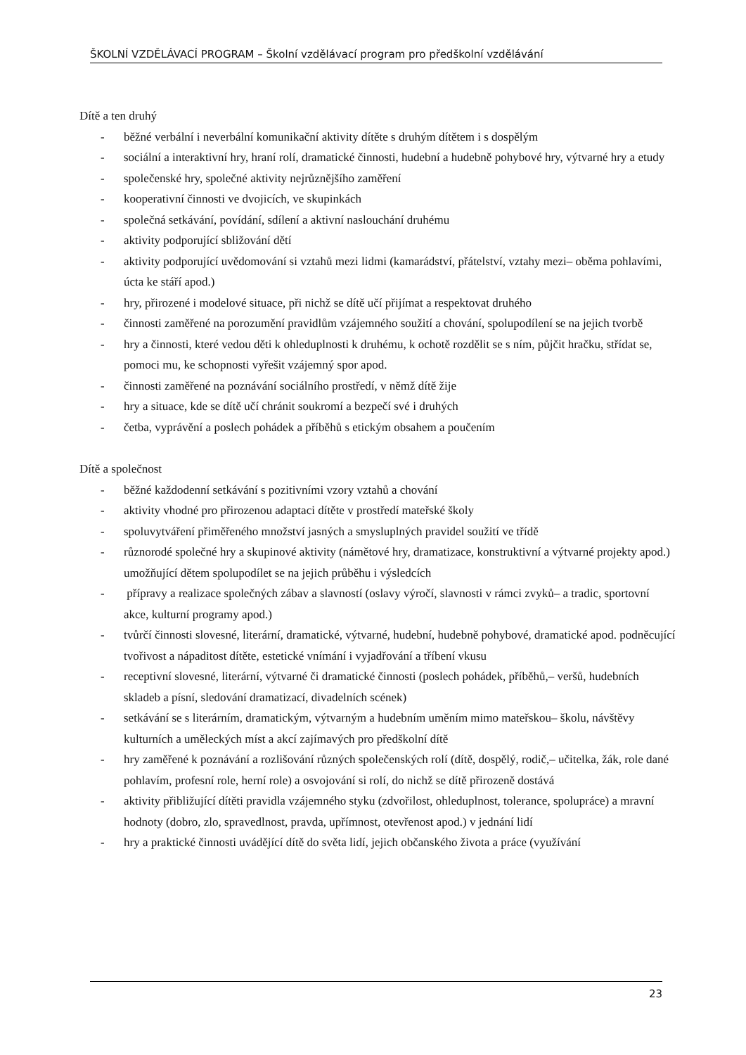ŠKOLNÍ VZDĚLÁVACÍ PROGRAM – Školní vzdělávací program pro předškolní vzdělávání
Dítě a ten druhý
- běžné verbální i neverbální komunikační aktivity dítěte s druhým dítětem i s dospělým
- sociální a interaktivní hry, hraní rolí, dramatické činnosti, hudební a hudebně pohybové hry, výtvarné hry a etudy
- společenské hry, společné aktivity nejrůznějšího zaměření
- kooperativní činnosti ve dvojicích, ve skupinkách
- společná setkávání, povídání, sdílení a aktivní naslouchání druhému
- aktivity podporující sbližování dětí
- aktivity podporující uvědomování si vztahů mezi lidmi (kamarádství, přátelství, vztahy mezi– oběma pohlavími, úcta ke stáří apod.)
- hry, přirozené i modelové situace, při nichž se dítě učí přijímat a respektovat druhého
- činnosti zaměřené na porozumění pravidlům vzájemného soužití a chování, spolupodílení se na jejich tvorbě
- hry a činnosti, které vedou děti k ohleduplnosti k druhému, k ochotě rozdělit se s ním, půjčit hračku, střídat se, pomoci mu, ke schopnosti vyřešit vzájemný spor apod.
- činnosti zaměřené na poznávání sociálního prostředí, v němž dítě žije
- hry a situace, kde se dítě učí chránit soukromí a bezpečí své i druhých
- četba, vyprávění a poslech pohádek a příběhů s etickým obsahem a poučením
Dítě a společnost
- běžné každodenní setkávání s pozitivními vzory vztahů a chování
- aktivity vhodné pro přirozenou adaptaci dítěte v prostředí mateřské školy
- spoluvytváření přiměřeného množství jasných a smysluplných pravidel soužití ve třídě
- různorodé společné hry a skupinové aktivity (námětové hry, dramatizace, konstruktivní a výtvarné projekty apod.) umožňující dětem spolupodílet se na jejich průběhu i výsledcích
- přípravy a realizace společných zábav a slavností (oslavy výročí, slavnosti v rámci zvyků– a tradic, sportovní akce, kulturní programy apod.)
- tvůrčí činnosti slovesné, literární, dramatické, výtvarné, hudební, hudebně pohybové, dramatické apod. podněcující tvořivost a nápaditost dítěte, estetické vnímání i vyjadřování a tříbení vkusu
- receptivní slovesné, literární, výtvarné či dramatické činnosti (poslech pohádek, příběhů,– veršů, hudebních skladeb a písní, sledování dramatizací, divadelních scének)
- setkávání se s literárním, dramatickým, výtvarným a hudebním uměním mimo mateřskou– školu, návštěvy kulturních a uměleckých míst a akcí zajímavých pro předškolní dítě
- hry zaměřené k poznávání a rozlišování různých společenských rolí (dítě, dospělý, rodič,– učitelka, žák, role dané pohlavím, profesní role, herní role) a osvojování si rolí, do nichž se dítě přirozeně dostává
- aktivity přibližující dítěti pravidla vzájemného styku (zdvořilost, ohleduplnost, tolerance, spolupráce) a mravní hodnoty (dobro, zlo, spravedlnost, pravda, upřímnost, otevřenost apod.) v jednání lidí
- hry a praktické činnosti uvádějící dítě do světa lidí, jejich občanského života a práce (využívání
23